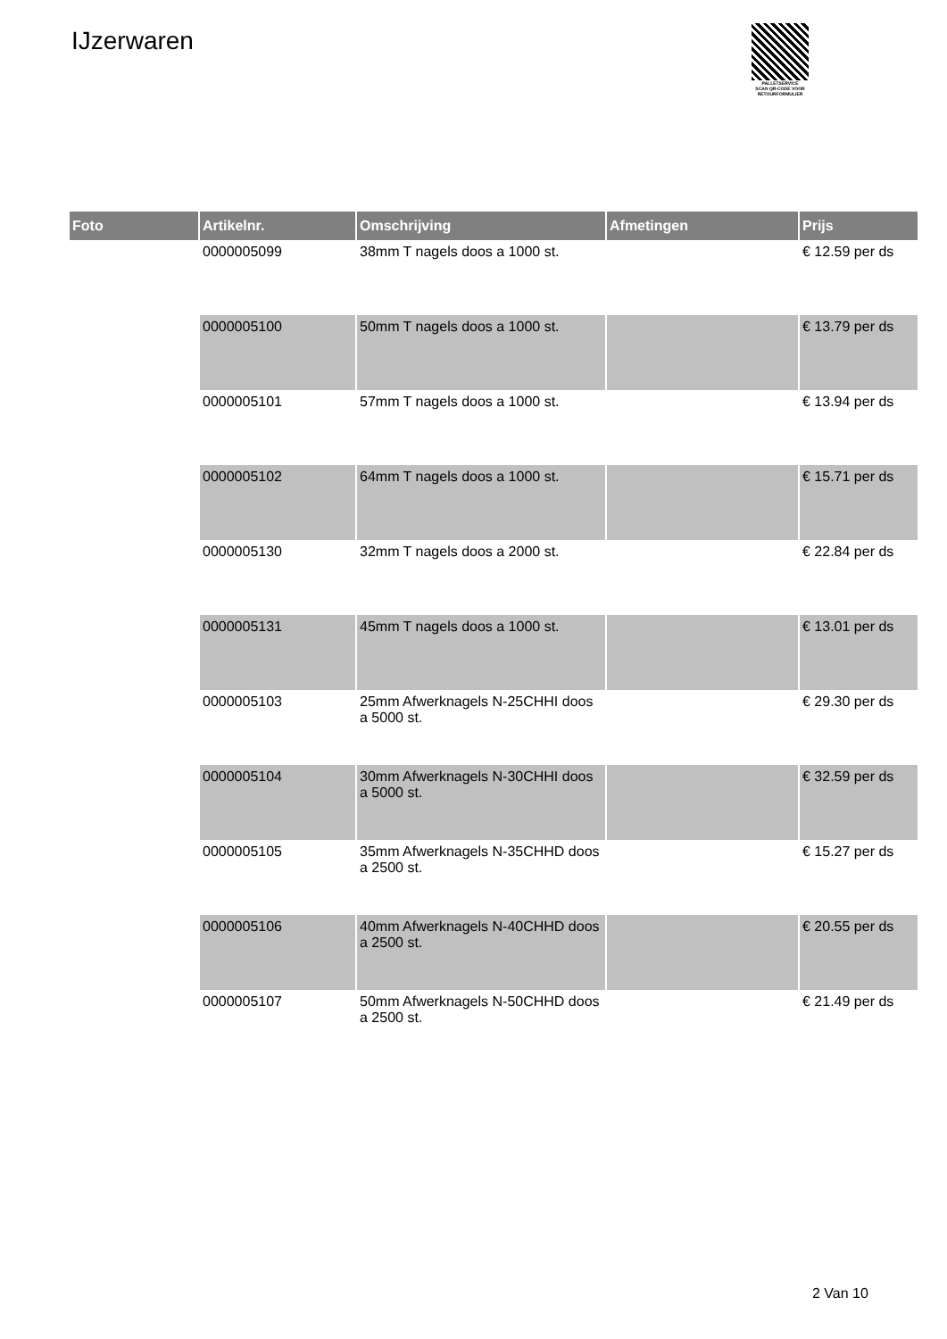IJzerwaren
PALLETSERVICE
SCAN QR-CODE VOOR RETOURFORMULIER
| Foto | Artikelnr. | Omschrijving | Afmetingen | Prijs |
| --- | --- | --- | --- | --- |
| | 0000005099 | 38mm T nagels doos a 1000 st. | | € 12.59 per ds |
| | 0000005100 | 50mm T nagels doos a 1000 st. | | € 13.79 per ds |
| | 0000005101 | 57mm T nagels doos a 1000 st. | | € 13.94 per ds |
| | 0000005102 | 64mm T nagels doos a 1000 st. | | € 15.71 per ds |
| | 0000005130 | 32mm T nagels doos a 2000 st. | | € 22.84 per ds |
| | 0000005131 | 45mm T nagels doos a 1000 st. | | € 13.01 per ds |
| | 0000005103 | 25mm Afwerknagels N-25CHHI doos a 5000 st. | | € 29.30 per ds |
| | 0000005104 | 30mm Afwerknagels N-30CHHI doos a 5000 st. | | € 32.59 per ds |
| | 0000005105 | 35mm Afwerknagels N-35CHHD doos a 2500 st. | | € 15.27 per ds |
| | 0000005106 | 40mm Afwerknagels N-40CHHD doos a 2500 st. | | € 20.55 per ds |
| | 0000005107 | 50mm Afwerknagels N-50CHHD doos a 2500 st. | | € 21.49 per ds |
2 Van 10